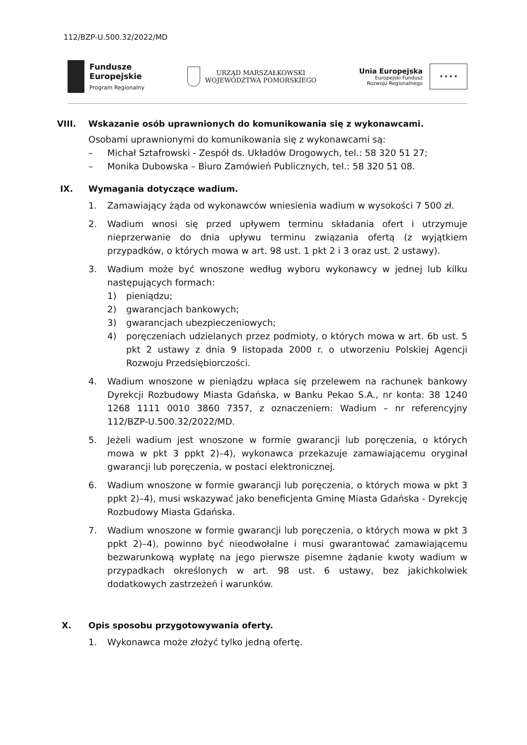112/BZP-U.500.32/2022/MD
Fundusze
Europejskie
Program Regionalny
URZĄD MARSZAŁKOWSKI
WOJEWÓDZTWA POMORSKIEGO
Unia Europejska
Europejski Fundusz
Rozwoju Regionalnego
★ ★ ★ ★
VIII. Wskazanie osób uprawnionych do komunikowania się z wykonawcami.
Osobami uprawnionymi do komunikowania się z wykonawcami są:
– Michał Sztafrowski - Zespół ds. Układów Drogowych, tel.: 58 320 51 27;
– Monika Dubowska – Biuro Zamówień Publicznych, tel.: 58 320 51 08.
IX. Wymagania dotyczące wadium.
1. Zamawiający żąda od wykonawców wniesienia wadium w wysokości 7 500 zł.
2. Wadium wnosi się przed upływem terminu składania ofert i utrzymuje nieprzerwanie do dnia upływu terminu związania ofertą (z wyjątkiem przypadków, o których mowa w art. 98 ust. 1 pkt 2 i 3 oraz ust. 2 ustawy).
3. Wadium może być wnoszone według wyboru wykonawcy w jednej lub kilku następujących formach:
1) pieniądzu;
2) gwarancjach bankowych;
3) gwarancjach ubezpieczeniowych;
4) poręczeniach udzielanych przez podmioty, o których mowa w art. 6b ust. 5 pkt 2 ustawy z dnia 9 listopada 2000 r. o utworzeniu Polskiej Agencji Rozwoju Przedsiębiorczości.
4. Wadium wnoszone w pieniądzu wpłaca się przelewem na rachunek bankowy Dyrekcji Rozbudowy Miasta Gdańska, w Banku Pekao S.A., nr konta: 38 1240 1268 1111 0010 3860 7357, z oznaczeniem: Wadium – nr referencyjny 112/BZP-U.500.32/2022/MD.
5. Jeżeli wadium jest wnoszone w formie gwarancji lub poręczenia, o których mowa w pkt 3 ppkt 2)–4), wykonawca przekazuje zamawiającemu oryginał gwarancji lub poręczenia, w postaci elektronicznej.
6. Wadium wnoszone w formie gwarancji lub poręczenia, o których mowa w pkt 3 ppkt 2)–4), musi wskazywać jako beneficjenta Gminę Miasta Gdańska - Dyrekcję Rozbudowy Miasta Gdańska.
7. Wadium wnoszone w formie gwarancji lub poręczenia, o których mowa w pkt 3 ppkt 2)–4), powinno być nieodwołalne i musi gwarantować zamawiającemu bezwarunkową wypłatę na jego pierwsze pisemne żądanie kwoty wadium w przypadkach określonych w art. 98 ust. 6 ustawy, bez jakichkolwiek dodatkowych zastrzeżeń i warunków.
X. Opis sposobu przygotowywania oferty.
1. Wykonawca może złożyć tylko jedną ofertę.